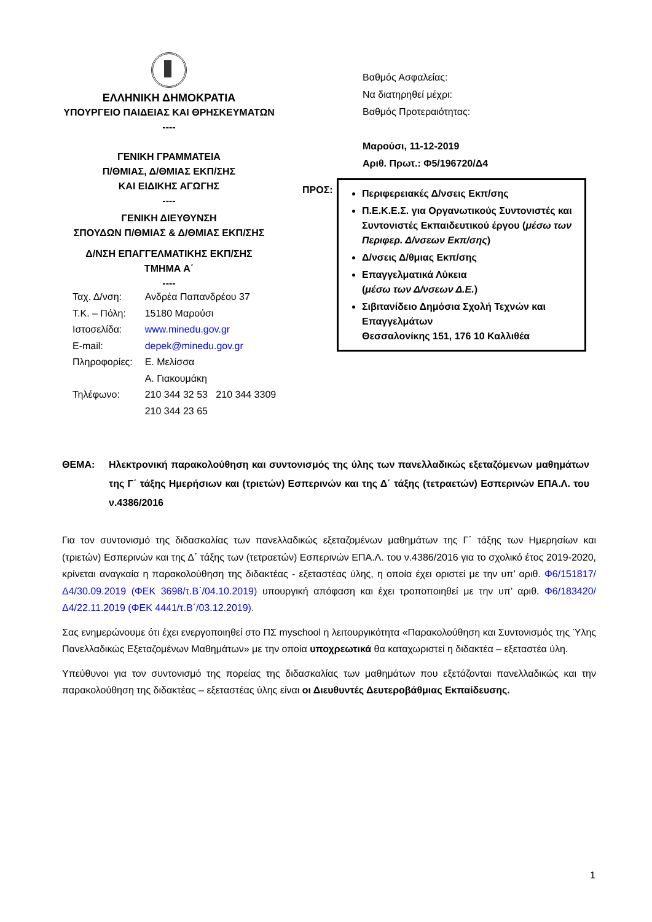ΕΛΛΗΝΙΚΗ ΔΗΜΟΚΡΑΤΙΑ
ΥΠΟΥΡΓΕΙΟ ΠΑΙΔΕΙΑΣ ΚΑΙ ΘΡΗΣΚΕΥΜΑΤΩΝ
----
ΓΕΝΙΚΗ ΓΡΑΜΜΑΤΕΙΑ
Π/ΘΜΙΑΣ, Δ/ΘΜΙΑΣ ΕΚΠ/ΣΗΣ
ΚΑΙ ΕΙΔΙΚΗΣ ΑΓΩΓΗΣ
----
ΓΕΝΙΚΗ ΔΙΕΥΘΥΝΣΗ
ΣΠΟΥΔΩΝ Π/ΘΜΙΑΣ & Δ/ΘΜΙΑΣ ΕΚΠ/ΣΗΣ
Δ/ΝΣΗ ΕΠΑΓΓΕΛΜΑΤΙΚΗΣ ΕΚΠ/ΣΗΣ
ΤΜΗΜΑ Α΄
----
Βαθμός Ασφαλείας:
Να διατηρηθεί μέχρι:
Βαθμός Προτεραιότητας:
Μαρούσι, 11-12-2019
Αριθ. Πρωτ.: Φ5/196720/Δ4
| Ταχ. Δ/νση: | Ανδρέα Παπανδρέου 37 |
| Τ.Κ. – Πόλη: | 15180 Μαρούσι |
| Ιστοσελίδα: | www.minedu.gov.gr |
| E-mail: | depek@minedu.gov.gr |
| Πληροφορίες: | Ε. Μελίσσα Α. Γιακουμάκη |
| Τηλέφωνο: | 210 344 32 53 210 344 3309 210 344 23 65 |
ΠΡΟΣ:
Περιφερειακές Δ/νσεις Εκπ/σης
Π.Ε.Κ.Ε.Σ. για Οργανωτικούς Συντονιστές και Συντονιστές Εκπαιδευτικού έργου (μέσω των Περιφερ. Δ/νσεων Εκπ/σης)
Δ/νσεις Δ/θμιας Εκπ/σης
Επαγγελματικά Λύκεια
(μέσω των Δ/νσεων Δ.Ε.)
Σιβιτανίδειο Δημόσια Σχολή Τεχνών και Επαγγελμάτων
Θεσσαλονίκης 151, 176 10 Καλλιθέα
ΘΕΜΑ: Ηλεκτρονική παρακολούθηση και συντονισμός της ύλης των πανελλαδικώς εξεταζόμενων μαθημάτων της Γ΄ τάξης Ημερήσιων και (τριετών) Εσπερινών και της Δ΄ τάξης (τετραετών) Εσπερινών ΕΠΑ.Λ. του ν.4386/2016
Για τον συντονισμό της διδασκαλίας των πανελλαδικώς εξεταζομένων μαθημάτων της Γ΄ τάξης των Ημερησίων και (τριετών) Εσπερινών και της Δ΄ τάξης των (τετραετών) Εσπερινών ΕΠΑ.Λ. του ν.4386/2016 για το σχολικό έτος 2019-2020, κρίνεται αναγκαία η παρακολούθηση της διδακτέας - εξεταστέας ύλης, η οποία έχει οριστεί με την υπ’ αριθ. Φ6/151817/Δ4/30.09.2019 (ΦΕΚ 3698/τ.Β΄/04.10.2019) υπουργική απόφαση και έχει τροποποιηθεί με την υπ’ αριθ. Φ6/183420/Δ4/22.11.2019 (ΦΕΚ 4441/τ.Β΄/03.12.2019).
Σας ενημερώνουμε ότι έχει ενεργοποιηθεί στο ΠΣ myschool η λειτουργικότητα «Παρακολούθηση και Συντονισμός της Ύλης Πανελλαδικώς Εξεταζομένων Μαθημάτων» με την οποία υποχρεωτικά θα καταχωριστεί η διδακτέα – εξεταστέα ύλη.
Υπεύθυνοι για τον συντονισμό της πορείας της διδασκαλίας των μαθημάτων που εξετάζονται πανελλαδικώς και την παρακολούθηση της διδακτέας – εξεταστέας ύλης είναι οι Διευθυντές Δευτεροβάθμιας Εκπαίδευσης.
1